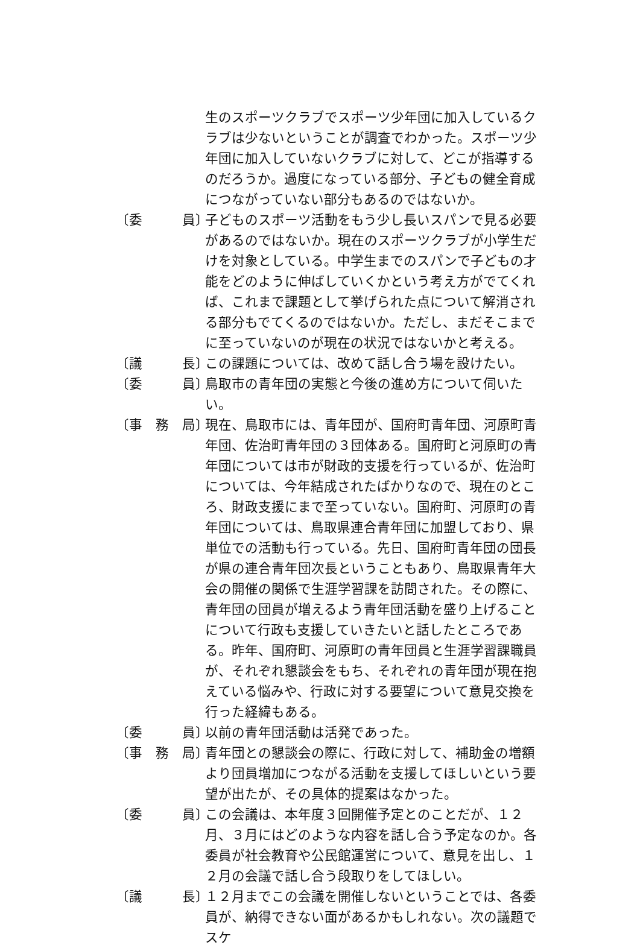生のスポーツクラブでスポーツ少年団に加入しているクラブは少ないということが調査でわかった。スポーツ少年団に加入していないクラブに対して、どこが指導するのだろうか。過度になっている部分、子どもの健全育成につながっていない部分もあるのではないか。
〔委　　　員〕
子どものスポーツ活動をもう少し長いスパンで見る必要があるのではないか。現在のスポーツクラブが小学生だけを対象としている。中学生までのスパンで子どもの才能をどのように伸ばしていくかという考え方がでてくれば、これまで課題として挙げられた点について解消される部分もでてくるのではないか。ただし、まだそこまでに至っていないのが現在の状況ではないかと考える。
〔議　　　長〕
この課題については、改めて話し合う場を設けたい。
〔委　　　員〕
鳥取市の青年団の実態と今後の進め方について伺いたい。
〔事　務　局〕
現在、鳥取市には、青年団が、国府町青年団、河原町青年団、佐治町青年団の３団体ある。国府町と河原町の青年団については市が財政的支援を行っているが、佐治町については、今年結成されたばかりなので、現在のところ、財政支援にまで至っていない。国府町、河原町の青年団については、鳥取県連合青年団に加盟しており、県単位での活動も行っている。先日、国府町青年団の団長が県の連合青年団次長ということもあり、鳥取県青年大会の開催の関係で生涯学習課を訪問された。その際に、青年団の団員が増えるよう青年団活動を盛り上げることについて行政も支援していきたいと話したところである。昨年、国府町、河原町の青年団員と生涯学習課職員が、それぞれ懇談会をもち、それぞれの青年団が現在抱えている悩みや、行政に対する要望について意見交換を行った経緯もある。
〔委　　　員〕
以前の青年団活動は活発であった。
〔事　務　局〕
青年団との懇談会の際に、行政に対して、補助金の増額より団員増加につながる活動を支援してほしいという要望が出たが、その具体的提案はなかった。
〔委　　　員〕
この会議は、本年度３回開催予定とのことだが、１２月、３月にはどのような内容を話し合う予定なのか。各委員が社会教育や公民館運営について、意見を出し、１２月の会議で話し合う段取りをしてほしい。
〔議　　　長〕
１２月までこの会議を開催しないということでは、各委員が、納得できない面があるかもしれない。次の議題でスケ